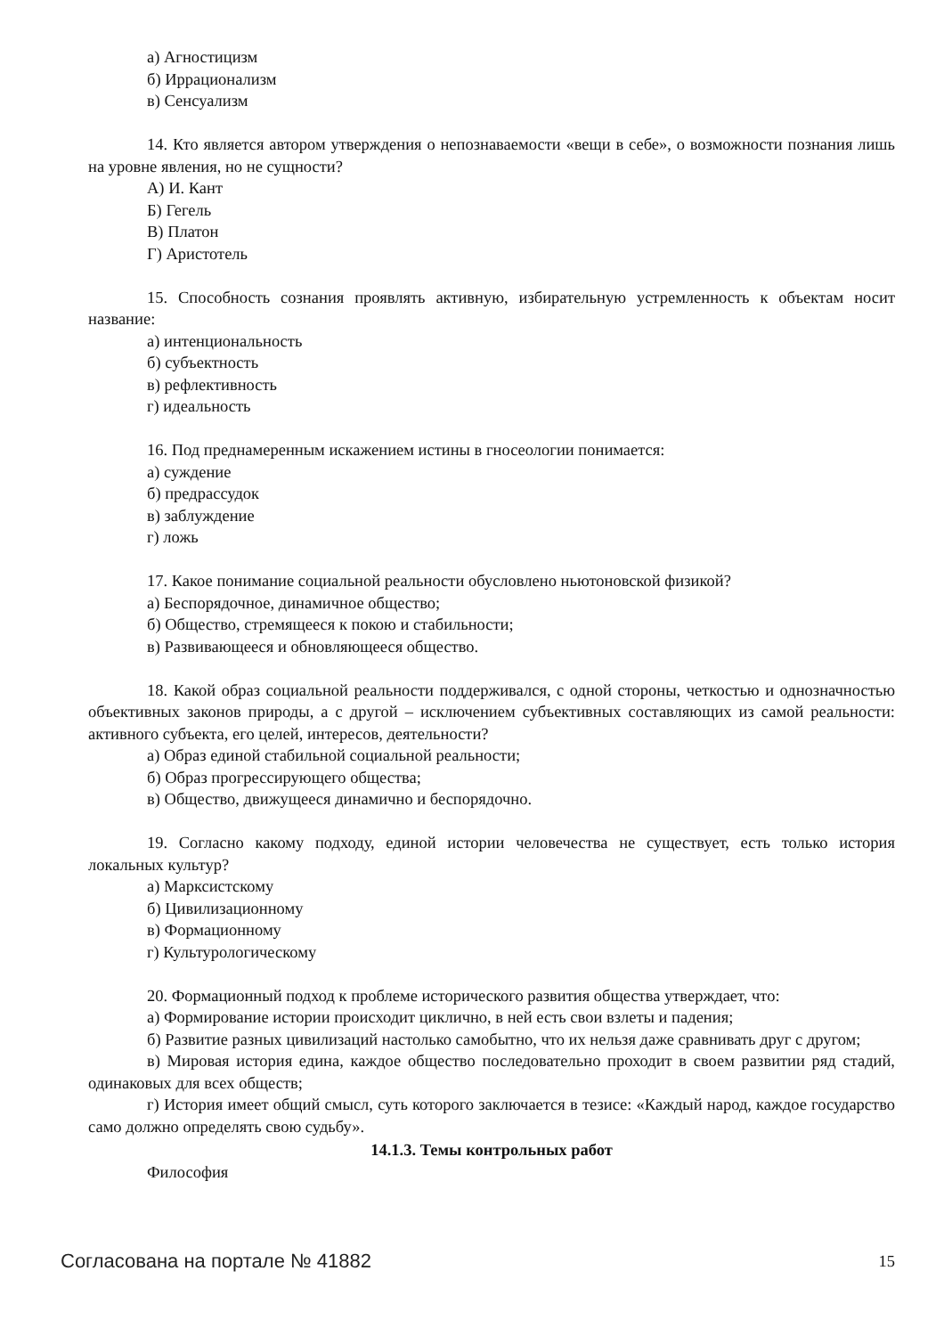а) Агностицизм
б) Иррационализм
в) Сенсуализм
14. Кто является автором утверждения о непознаваемости «вещи в себе», о возможности познания лишь на уровне явления, но не сущности?
А) И. Кант
Б) Гегель
В) Платон
Г) Аристотель
15. Способность сознания проявлять активную, избирательную устремленность к объектам носит название:
а) интенциональность
б) субъектность
в) рефлективность
г) идеальность
16. Под преднамеренным искажением истины в гносеологии понимается:
а) суждение
б) предрассудок
в) заблуждение
г) ложь
17. Какое понимание социальной реальности обусловлено ньютоновской физикой?
а) Беспорядочное, динамичное общество;
б) Общество, стремящееся к покою и стабильности;
в) Развивающееся и обновляющееся общество.
18. Какой образ социальной реальности поддерживался, с одной стороны, четкостью и однозначностью объективных законов природы, а с другой – исключением субъективных составляющих из самой реальности: активного субъекта, его целей, интересов, деятельности?
а) Образ единой стабильной социальной реальности;
б) Образ прогрессирующего общества;
в) Общество, движущееся динамично и беспорядочно.
19. Согласно какому подходу, единой истории человечества не существует, есть только история локальных культур?
а) Марксистскому
б) Цивилизационному
в) Формационному
г) Культурологическому
20. Формационный подход к проблеме исторического развития общества утверждает, что:
а) Формирование истории происходит циклично, в ней есть свои взлеты и падения;
б) Развитие разных цивилизаций настолько самобытно, что их нельзя даже сравнивать друг с другом;
в) Мировая история едина, каждое общество последовательно проходит в своем развитии ряд стадий, одинаковых для всех обществ;
г) История имеет общий смысл, суть которого заключается в тезисе: «Каждый народ, каждое государство само должно определять свою судьбу».
14.1.3. Темы контрольных работ
Философия
Согласована на портале № 41882 15